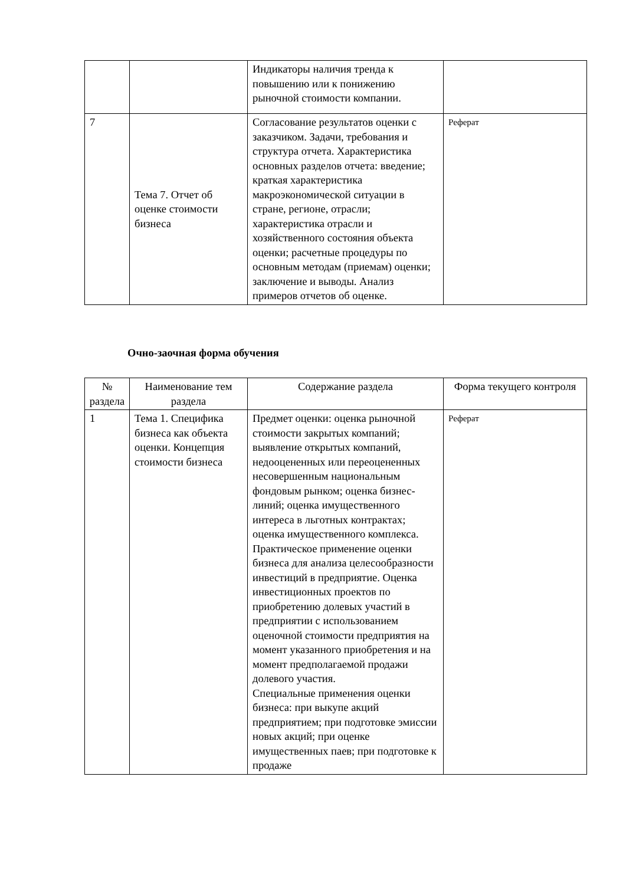| | | Индикаторы наличия тренда к повышению или к понижению рыночной стоимости компании. | |
| 7 | Тема 7. Отчет об оценке стоимости бизнеса | Согласование результатов оценки с заказчиком. Задачи, требования и структура отчета. Характеристика основных разделов отчета: введение; краткая характеристика макроэкономической ситуации в стране, регионе, отрасли; характеристика отрасли и хозяйственного состояния объекта оценки; расчетные процедуры по основным методам (приемам) оценки; заключение и выводы. Анализ примеров отчетов об оценке. | Реферат |
Очно-заочная форма обучения
| № раздела | Наименование тем раздела | Содержание раздела | Форма текущего контроля |
| --- | --- | --- | --- |
| 1 | Тема 1. Специфика бизнеса как объекта оценки. Концепция стоимости бизнеса | Предмет оценки: оценка рыночной стоимости закрытых компаний; выявление открытых компаний, недооцененных или переоцененных несовершенным национальным фондовым рынком; оценка бизнес-линий; оценка имущественного интереса в льготных контрактах; оценка имущественного комплекса. Практическое применение оценки бизнеса для анализа целесообразности инвестиций в предприятие. Оценка инвестиционных проектов по приобретению долевых участий в предприятии с использованием оценочной стоимости предприятия на момент указанного приобретения и на момент предполагаемой продажи долевого участия. Специальные применения оценки бизнеса: при выкупе акций предприятием; при подготовке эмиссии новых акций; при оценке имущественных паев; при подготовке к продаже | Реферат |